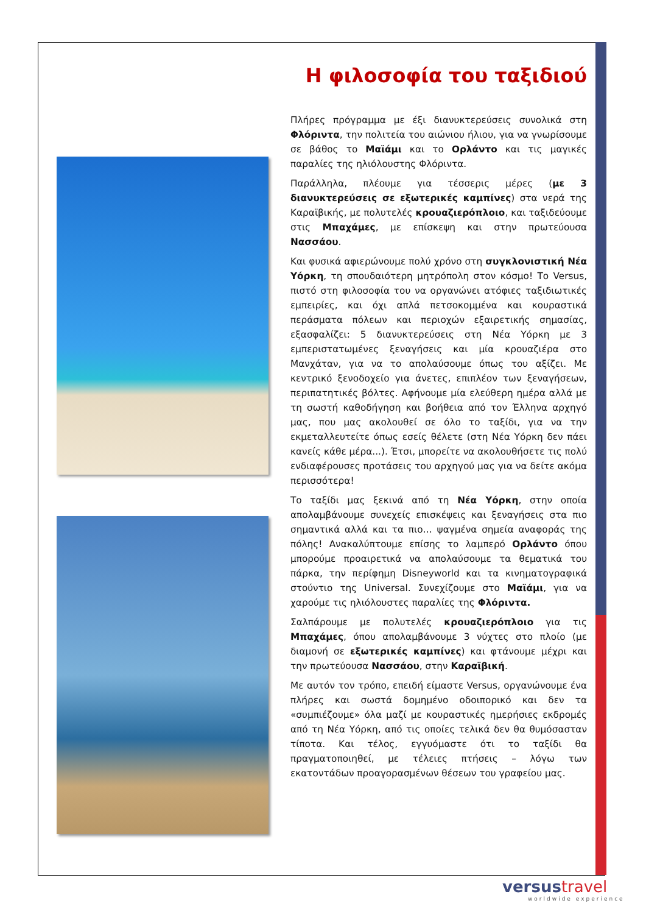Η φιλοσοφία του ταξιδιού
Πλήρες πρόγραμμα με έξι διανυκτερεύσεις συνολικά στη Φλόριντα, την πολιτεία του αιώνιου ήλιου, για να γνωρίσουμε σε βάθος το Μαϊάμι και το Ορλάντο και τις μαγικές παραλίες της ηλιόλουστης Φλόριντα.
Παράλληλα, πλέουμε για τέσσερις μέρες (με 3 διανυκτερεύσεις σε εξωτερικές καμπίνες) στα νερά της Καραϊβικής, με πολυτελές κρουαζιερόπλοιο, και ταξιδεύουμε στις Μπαχάμες, με επίσκεψη και στην πρωτεύουσα Νασσάου.
Και φυσικά αφιερώνουμε πολύ χρόνο στη συγκλονιστική Νέα Υόρκη, τη σπουδαιότερη μητρόπολη στον κόσμο! Το Versus, πιστό στη φιλοσοφία του να οργανώνει ατόφιες ταξιδιωτικές εμπειρίες, και όχι απλά πετσοκομμένα και κουραστικά περάσματα πόλεων και περιοχών εξαιρετικής σημασίας, εξασφαλίζει: 5 διανυκτερεύσεις στη Νέα Υόρκη με 3 εμπεριστατωμένες ξεναγήσεις και μία κρουαζιέρα στο Μανχάταν, για να το απολαύσουμε όπως του αξίζει. Με κεντρικό ξενοδοχείο για άνετες, επιπλέον των ξεναγήσεων, περιπατητικές βόλτες. Αφήνουμε μία ελεύθερη ημέρα αλλά με τη σωστή καθοδήγηση και βοήθεια από τον Έλληνα αρχηγό μας, που μας ακολουθεί σε όλο το ταξίδι, για να την εκμεταλλευτείτε όπως εσείς θέλετε (στη Νέα Υόρκη δεν πάει κανείς κάθε μέρα...). Έτσι, μπορείτε να ακολουθήσετε τις πολύ ενδιαφέρουσες προτάσεις του αρχηγού μας για να δείτε ακόμα περισσότερα!
Το ταξίδι μας ξεκινά από τη Νέα Υόρκη, στην οποία απολαμβάνουμε συνεχείς επισκέψεις και ξεναγήσεις στα πιο σημαντικά αλλά και τα πιο… ψαγμένα σημεία αναφοράς της πόλης! Ανακαλύπτουμε επίσης το λαμπερό Ορλάντο όπου μπορούμε προαιρετικά να απολαύσουμε τα θεματικά του πάρκα, την περίφημη Disneyworld και τα κινηματογραφικά στούντιο της Universal. Συνεχίζουμε στο Μαϊάμι, για να χαρούμε τις ηλιόλουστες παραλίες της Φλόριντα.
Σαλπάρουμε με πολυτελές κρουαζιερόπλοιο για τις Μπαχάμες, όπου απολαμβάνουμε 3 νύχτες στο πλοίο (με διαμονή σε εξωτερικές καμπίνες) και φτάνουμε μέχρι και την πρωτεύουσα Νασσάου, στην Καραϊβική.
Με αυτόν τον τρόπο, επειδή είμαστε Versus, οργανώνουμε ένα πλήρες και σωστά δομημένο οδοιπορικό και δεν τα «συμπιέζουμε» όλα μαζί με κουραστικές ημερήσιες εκδρομές από τη Νέα Υόρκη, από τις οποίες τελικά δεν θα θυμόσασταν τίποτα. Και τέλος, εγγυόμαστε ότι το ταξίδι θα πραγματοποιηθεί, με τέλειες πτήσεις – λόγω των εκατοντάδων προαγορασμένων θέσεων του γραφείου μας.
versustravel
worldwide experience